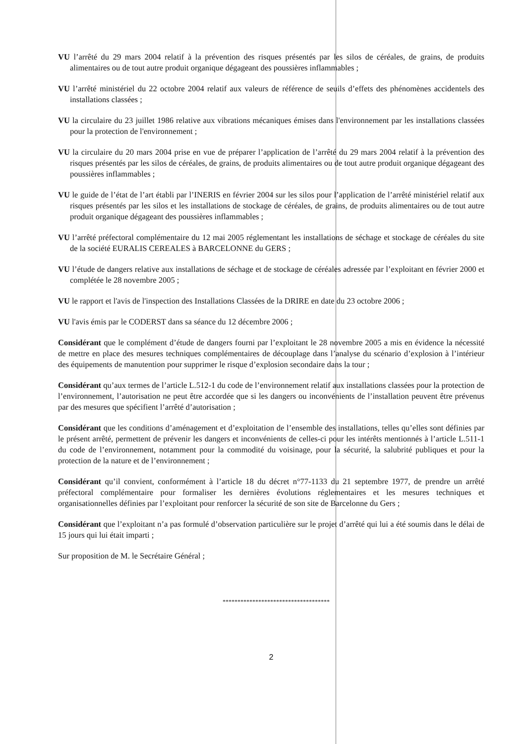VU l’arrêté du 29 mars 2004 relatif à la prévention des risques présentés par les silos de céréales, de grains, de produits alimentaires ou de tout autre produit organique dégageant des poussières inflammables ;
VU l’arrêté ministériel du 22 octobre 2004 relatif aux valeurs de référence de seuils d’effets des phénomènes accidentels des installations classées ;
VU la circulaire du 23 juillet 1986 relative aux vibrations mécaniques émises dans l'environnement par les installations classées pour la protection de l'environnement ;
VU la circulaire du 20 mars 2004 prise en vue de préparer l’application de l’arrêté du 29 mars 2004 relatif à la prévention des risques présentés par les silos de céréales, de grains, de produits alimentaires ou de tout autre produit organique dégageant des poussières inflammables ;
VU le guide de l’état de l’art établi par l’INERIS en février 2004 sur les silos pour l’application de l’arrêté ministériel relatif aux risques présentés par les silos et les installations de stockage de céréales, de grains, de produits alimentaires ou de tout autre produit organique dégageant des poussières inflammables ;
VU l’arrêté préfectoral complémentaire du 12 mai 2005 réglementant les installations de séchage et stockage de céréales du site de la société EURALIS CEREALES à BARCELONNE du GERS ;
VU l’étude de dangers relative aux installations de séchage et de stockage de céréales adressée par l’exploitant en février 2000 et complétée le 28 novembre 2005 ;
VU le rapport et l'avis de l'inspection des Installations Classées de la DRIRE en date du 23 octobre 2006 ;
VU l'avis émis par le CODERST dans sa séance du 12 décembre 2006 ;
Considérant que le complément d’étude de dangers fourni par l’exploitant le 28 novembre 2005 a mis en évidence la nécessité de mettre en place des mesures techniques complémentaires de découplage dans l’analyse du scénario d’explosion à l’intérieur des équipements de manutention pour supprimer le risque d’explosion secondaire dans la tour ;
Considérant qu’aux termes de l’article L.512-1 du code de l’environnement relatif aux installations classées pour la protection de l’environnement, l’autorisation ne peut être accordée que si les dangers ou inconvénients de l’installation peuvent être prévenus par des mesures que spécifient l’arrêté d’autorisation ;
Considérant que les conditions d’aménagement et d’exploitation de l’ensemble des installations, telles qu’elles sont définies par le présent arrêté, permettent de prévenir les dangers et inconvénients de celles-ci pour les intérêts mentionnés à l’article L.511-1 du code de l’environnement, notamment pour la commodité du voisinage, pour la sécurité, la salubrité publiques et pour la protection de la nature et de l’environnement ;
Considérant qu’il convient, conformément à l’article 18 du décret n°77-1133 du 21 septembre 1977, de prendre un arrêté préfectoral complémentaire pour formaliser les dernières évolutions réglementaires et les mesures techniques et organisationnelles définies par l’exploitant pour renforcer la sécurité de son site de Barcelonne du Gers ;
Considérant que l’exploitant n’a pas formulé d’observation particulière sur le projet d’arrêté qui lui a été soumis dans le délai de 15 jours qui lui était imparti ;
Sur proposition de M. le Secrétaire Général ;
************************************
2